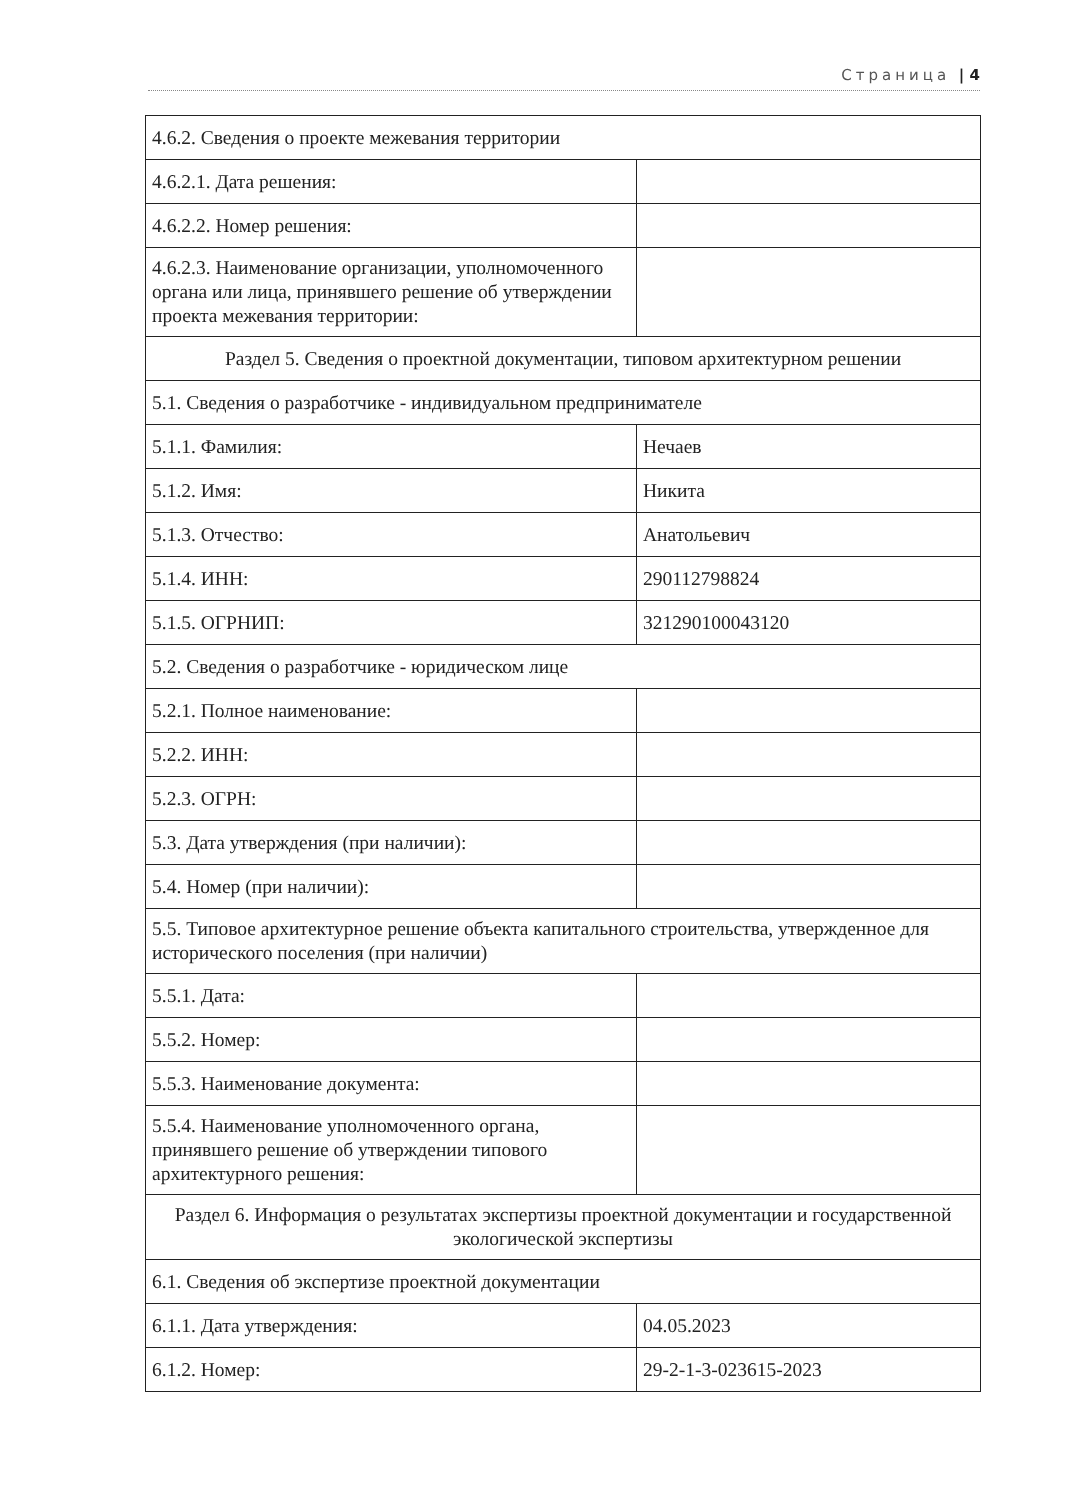Страница | 4
| 4.6.2. Сведения о проекте межевания территории | |
| 4.6.2.1. Дата решения: | |
| 4.6.2.2. Номер решения: | |
| 4.6.2.3. Наименование организации, уполномоченного органа или лица, принявшего решение об утверждении проекта межевания территории: | |
| Раздел 5. Сведения о проектной документации, типовом архитектурном решении | |
| 5.1. Сведения о разработчике - индивидуальном предпринимателе | |
| 5.1.1. Фамилия: | Нечаев |
| 5.1.2. Имя: | Никита |
| 5.1.3. Отчество: | Анатольевич |
| 5.1.4. ИНН: | 290112798824 |
| 5.1.5. ОГРНИП: | 321290100043120 |
| 5.2. Сведения о разработчике - юридическом лице | |
| 5.2.1. Полное наименование: | |
| 5.2.2. ИНН: | |
| 5.2.3. ОГРН: | |
| 5.3. Дата утверждения (при наличии): | |
| 5.4. Номер (при наличии): | |
| 5.5. Типовое архитектурное решение объекта капитального строительства, утвержденное для исторического поселения (при наличии) | |
| 5.5.1. Дата: | |
| 5.5.2. Номер: | |
| 5.5.3. Наименование документа: | |
| 5.5.4. Наименование уполномоченного органа, принявшего решение об утверждении типового архитектурного решения: | |
| Раздел 6. Информация о результатах экспертизы проектной документации и государственной экологической экспертизы | |
| 6.1. Сведения об экспертизе проектной документации | |
| 6.1.1. Дата утверждения: | 04.05.2023 |
| 6.1.2. Номер: | 29-2-1-3-023615-2023 |